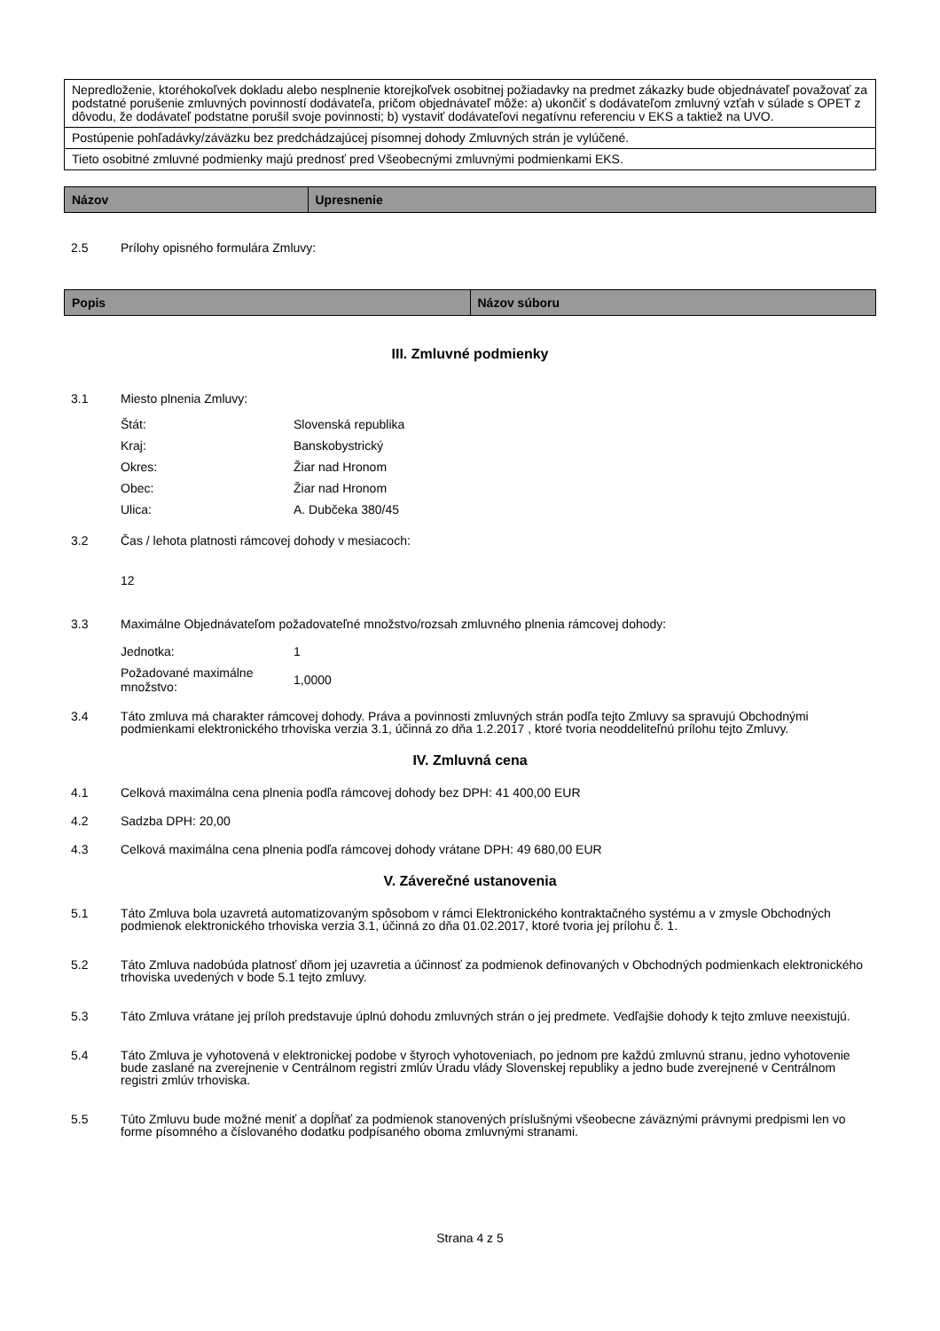| Nepredloženie, ktoréhokoľvek dokladu alebo nesplnenie ktorejkoľvek osobitnej požiadavky na predmet zákazky bude objednávateľ považovať za podstatné porušenie zmluvných povinností dodávateľa, pričom objednávateľ môže: a) ukončiť s dodávateľom zmluvný vzťah v súlade s OPET z dôvodu, že dodávateľ podstatne porušil svoje povinnosti; b) vystaviť dodávateľovi negatívnu referenciu v EKS a taktiež na UVO. |
| Postúpenie pohľadávky/záväzku bez predchádzajúcej písomnej dohody Zmluvných strán je vylúčené. |
| Tieto osobitné zmluvné podmienky majú prednosť pred Všeobecnými zmluvnými podmienkami EKS. |
| Názov | Upresnenie |
| --- | --- |
2.5 Prílohy opisného formulára Zmluvy:
| Popis | Názov súboru |
| --- | --- |
III. Zmluvné podmienky
3.1 Miesto plnenia Zmluvy:
| Štát: | Slovenská republika |
| Kraj: | Banskobystrický |
| Okres: | Žiar nad Hronom |
| Obec: | Žiar nad Hronom |
| Ulica: | A. Dubčeka 380/45 |
3.2 Čas / lehota platnosti rámcovej dohody v mesiacoch:
12
3.3 Maximálne Objednávateľom požadovateľné množstvo/rozsah zmluvného plnenia rámcovej dohody:
| Jednotka: | 1 |
| Požadované maximálne množstvo: | 1,0000 |
3.4 Táto zmluva má charakter rámcovej dohody. Práva a povinnosti zmluvných strán podľa tejto Zmluvy sa spravujú Obchodnými podmienkami elektronického trhoviska verzia 3.1, účinná zo dňa 1.2.2017 , ktoré tvoria neoddeliteľnú prílohu tejto Zmluvy.
IV. Zmluvná cena
4.1 Celková maximálna cena plnenia podľa rámcovej dohody bez DPH: 41 400,00 EUR
4.2 Sadzba DPH: 20,00
4.3 Celková maximálna cena plnenia podľa rámcovej dohody vrátane DPH: 49 680,00 EUR
V. Záverečné ustanovenia
5.1 Táto Zmluva bola uzavretá automatizovaným spôsobom v rámci Elektronického kontraktačného systému a v zmysle Obchodných podmienok elektronického trhoviska verzia 3.1, účinná zo dňa 01.02.2017, ktoré tvoria jej prílohu č. 1.
5.2 Táto Zmluva nadobúda platnosť dňom jej uzavretia a účinnosť za podmienok definovaných v Obchodných podmienkach elektronického trhoviska uvedených v bode 5.1 tejto zmluvy.
5.3 Táto Zmluva vrátane jej príloh predstavuje úplnú dohodu zmluvných strán o jej predmete. Vedľajšie dohody k tejto zmluve neexistujú.
5.4 Táto Zmluva je vyhotovená v elektronickej podobe v štyroch vyhotoveniach, po jednom pre každú zmluvnú stranu, jedno vyhotovenie bude zaslané na zverejnenie v Centrálnom registri zmlúv Úradu vlády Slovenskej republiky a jedno bude zverejnené v Centrálnom registri zmlúv trhoviska.
5.5 Túto Zmluvu bude možné meniť a dopĺňať za podmienok stanovených príslušnými všeobecne záväznými právnymi predpismi len vo forme písomného a číslovaného dodatku podpísaného oboma zmluvnými stranami.
Strana 4 z 5